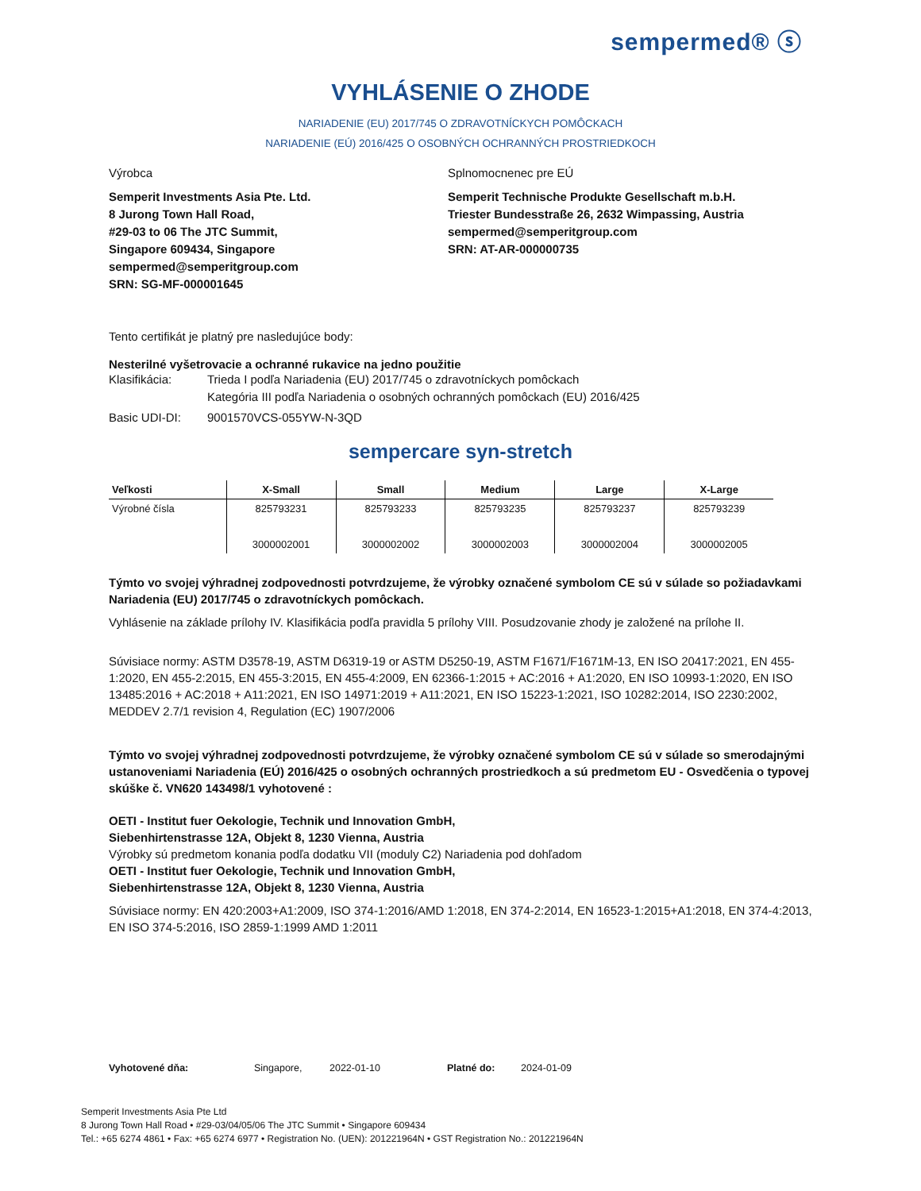sempermed® ⓢ
VYHLÁSENIE O ZHODE
NARIADENIE (EU) 2017/745 O ZDRAVOTNÍCKYCH POMÔCKACH
NARIADENIE (EÚ) 2016/425 O OSOBNÝCH OCHRANNÝCH PROSTRIEDKOCH
Výrobca Splnomocnenec pre EÚ
Semperit Investments Asia Pte. Ltd.
8 Jurong Town Hall Road,
#29-03 to 06 The JTC Summit,
Singapore 609434, Singapore
sempermed@semperitgroup.com
SRN: SG-MF-000001645
Semperit Technische Produkte Gesellschaft m.b.H.
Triester Bundesstraße 26, 2632 Wimpassing, Austria
sempermed@semperitgroup.com
SRN: AT-AR-000000735
Tento certifikát je platný pre nasledujúce body:
Nesterilné vyšetrovacie a ochranné rukavice na jedno použitie
Klasifikácia: Trieda I podľa Nariadenia (EU) 2017/745 o zdravotníckych pomôckach
Kategória III podľa Nariadenia o osobných ochranných pomôckach (EU) 2016/425
Basic UDI-DI: 9001570VCS-055YW-N-3QD
sempercare syn-stretch
| Veľkosti | X-Small | Small | Medium | Large | X-Large |
| --- | --- | --- | --- | --- | --- |
| Výrobné čísla | 825793231 3000002001 | 825793233 3000002002 | 825793235 3000002003 | 825793237 3000002004 | 825793239 3000002005 |
Týmto vo svojej výhradnej zodpovednosti potvrdzujeme, že výrobky označené symbolom CE sú v súlade so požiadavkami Nariadenia (EU) 2017/745 o zdravotníckych pomôckach.
Vyhlásenie na základe prílohy IV. Klasifikácia podľa pravidla 5 prílohy VIII. Posudzovanie zhody je založené na prílohe II.
Súvisiace normy: ASTM D3578-19, ASTM D6319-19 or ASTM D5250-19, ASTM F1671/F1671M-13, EN ISO 20417:2021, EN 455-1:2020, EN 455-2:2015, EN 455-3:2015, EN 455-4:2009, EN 62366-1:2015 + AC:2016 + A1:2020, EN ISO 10993-1:2020, EN ISO 13485:2016 + AC:2018 + A11:2021, EN ISO 14971:2019 + A11:2021, EN ISO 15223-1:2021, ISO 10282:2014, ISO 2230:2002, MEDDEV 2.7/1 revision 4, Regulation (EC) 1907/2006
Týmto vo svojej výhradnej zodpovednosti potvrdzujeme, že výrobky označené symbolom CE sú v súlade so smerodajnými ustanoveniami Nariadenia (EÚ) 2016/425 o osobných ochranných prostriedkoch a sú predmetom EU - Osvedčenia o typovej skúške č. VN620 143498/1 vyhotovené :
OETI - Institut fuer Oekologie, Technik und Innovation GmbH,
Siebenhirtenstrasse 12A, Objekt 8, 1230 Vienna, Austria
Výrobky sú predmetom konania podľa dodatku VII (moduly C2) Nariadenia pod dohľadom
OETI - Institut fuer Oekologie, Technik und Innovation GmbH,
Siebenhirtenstrasse 12A, Objekt 8, 1230 Vienna, Austria
Súvisiace normy: EN 420:2003+A1:2009, ISO 374-1:2016/AMD 1:2018, EN 374-2:2014, EN 16523-1:2015+A1:2018, EN 374-4:2013, EN ISO 374-5:2016, ISO 2859-1:1999 AMD 1:2011
Vyhotovené dňa: Singapore, 2022-01-10 Platné do: 2024-01-09
Semperit Investments Asia Pte Ltd
8 Jurong Town Hall Road • #29-03/04/05/06 The JTC Summit • Singapore 609434
Tel.: +65 6274 4861 • Fax: +65 6274 6977 • Registration No. (UEN): 201221964N • GST Registration No.: 201221964N